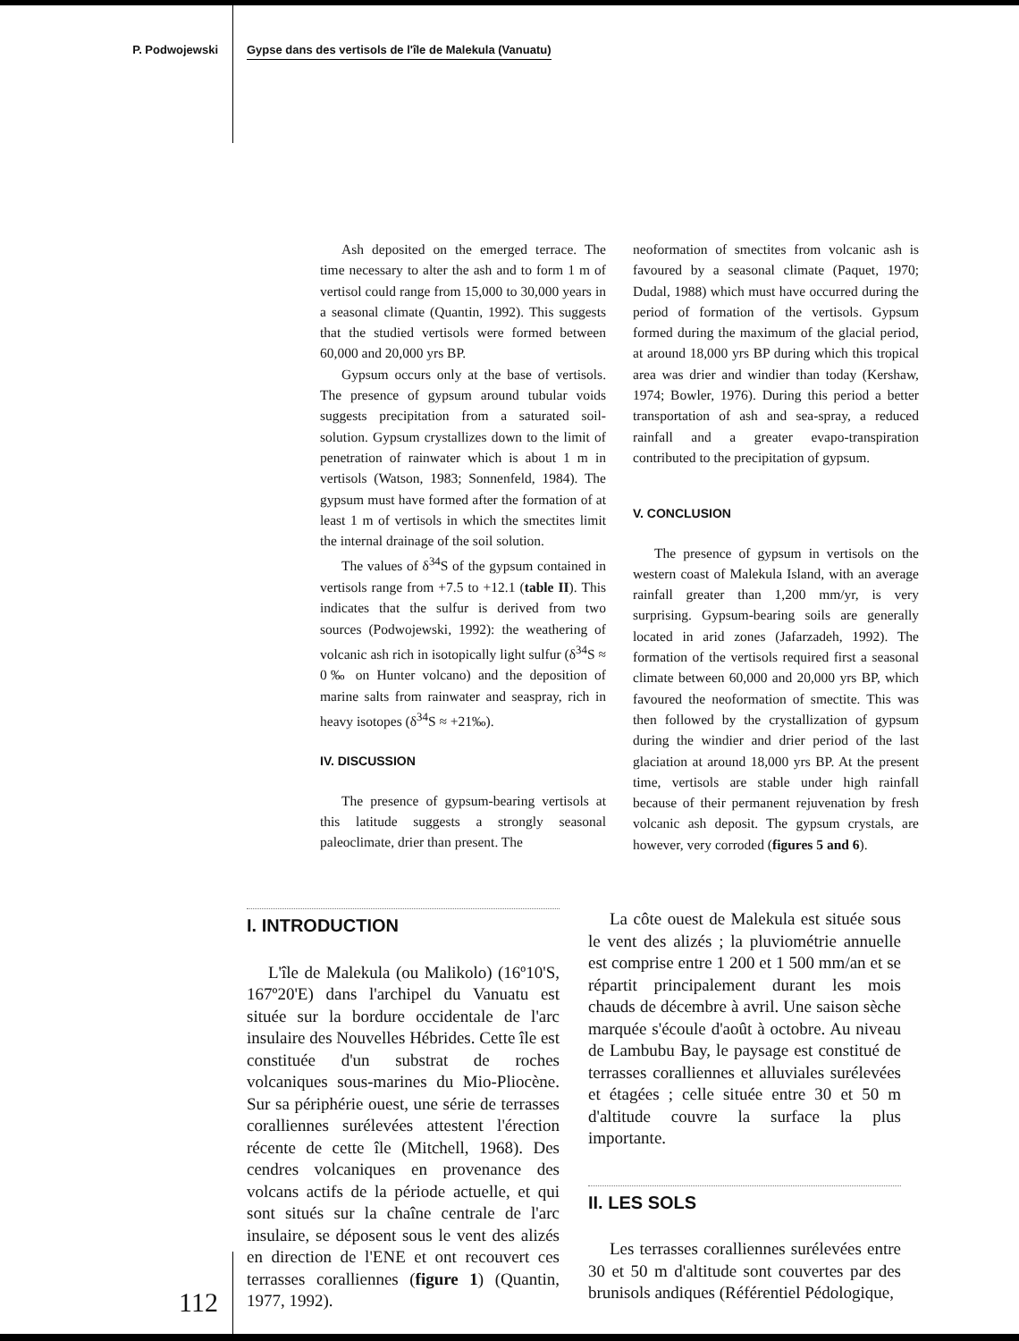P. Podwojewski Gypse dans des vertisols de l'île de Malekula (Vanuatu)
Ash deposited on the emerged terrace. The time necessary to alter the ash and to form 1 m of vertisol could range from 15,000 to 30,000 years in a seasonal climate (Quantin, 1992). This suggests that the studied vertisols were formed between 60,000 and 20,000 yrs BP.
Gypsum occurs only at the base of vertisols. The presence of gypsum around tubular voids suggests precipitation from a saturated soil-solution. Gypsum crystallizes down to the limit of penetration of rainwater which is about 1 m in vertisols (Watson, 1983; Sonnenfeld, 1984). The gypsum must have formed after the formation of at least 1 m of vertisols in which the smectites limit the internal drainage of the soil solution.
The values of δ<sup>34</sup>S of the gypsum contained in vertisols range from +7.5 to +12.1 (table II). This indicates that the sulfur is derived from two sources (Podwojewski, 1992): the weathering of volcanic ash rich in isotopically light sulfur (δ<sup>34</sup>S ≈ 0‰ on Hunter volcano) and the deposition of marine salts from rainwater and seaspray, rich in heavy isotopes (δ<sup>34</sup>S ≈ +21‰).
IV. DISCUSSION
The presence of gypsum-bearing vertisols at this latitude suggests a strongly seasonal paleoclimate, drier than present. The
neoformation of smectites from volcanic ash is favoured by a seasonal climate (Paquet, 1970; Dudal, 1988) which must have occurred during the period of formation of the vertisols. Gypsum formed during the maximum of the glacial period, at around 18,000 yrs BP during which this tropical area was drier and windier than today (Kershaw, 1974; Bowler, 1976). During this period a better transportation of ash and sea-spray, a reduced rainfall and a greater evapo-transpiration contributed to the precipitation of gypsum.
V. CONCLUSION
The presence of gypsum in vertisols on the western coast of Malekula Island, with an average rainfall greater than 1,200 mm/yr, is very surprising. Gypsum-bearing soils are generally located in arid zones (Jafarzadeh, 1992). The formation of the vertisols required first a seasonal climate between 60,000 and 20,000 yrs BP, which favoured the neoformation of smectite. This was then followed by the crystallization of gypsum during the windier and drier period of the last glaciation at around 18,000 yrs BP. At the present time, vertisols are stable under high rainfall because of their permanent rejuvenation by fresh volcanic ash deposit. The gypsum crystals, are however, very corroded (figures 5 and 6).
I. INTRODUCTION
L'île de Malekula (ou Malikolo) (16º10'S, 167º20'E) dans l'archipel du Vanuatu est située sur la bordure occidentale de l'arc insulaire des Nouvelles Hébrides. Cette île est constituée d'un substrat de roches volcaniques sous-marines du Mio-Pliocène. Sur sa périphérie ouest, une série de terrasses coralliennes surélevées attestent l'érection récente de cette île (Mitchell, 1968). Des cendres volcaniques en provenance des volcans actifs de la période actuelle, et qui sont situés sur la chaîne centrale de l'arc insulaire, se déposent sous le vent des alizés en direction de l'ENE et ont recouvert ces terrasses coralliennes (figure 1) (Quantin, 1977, 1992).
La côte ouest de Malekula est située sous le vent des alizés ; la pluviométrie annuelle est comprise entre 1 200 et 1 500 mm/an et se répartit principalement durant les mois chauds de décembre à avril. Une saison sèche marquée s'écoule d'août à octobre. Au niveau de Lambubu Bay, le paysage est constitué de terrasses coralliennes et alluviales surélevées et étagées ; celle située entre 30 et 50 m d'altitude couvre la surface la plus importante.
II. LES SOLS
Les terrasses coralliennes surélevées entre 30 et 50 m d'altitude sont couvertes par des brunisols andiques (Référentiel Pédologique,
112